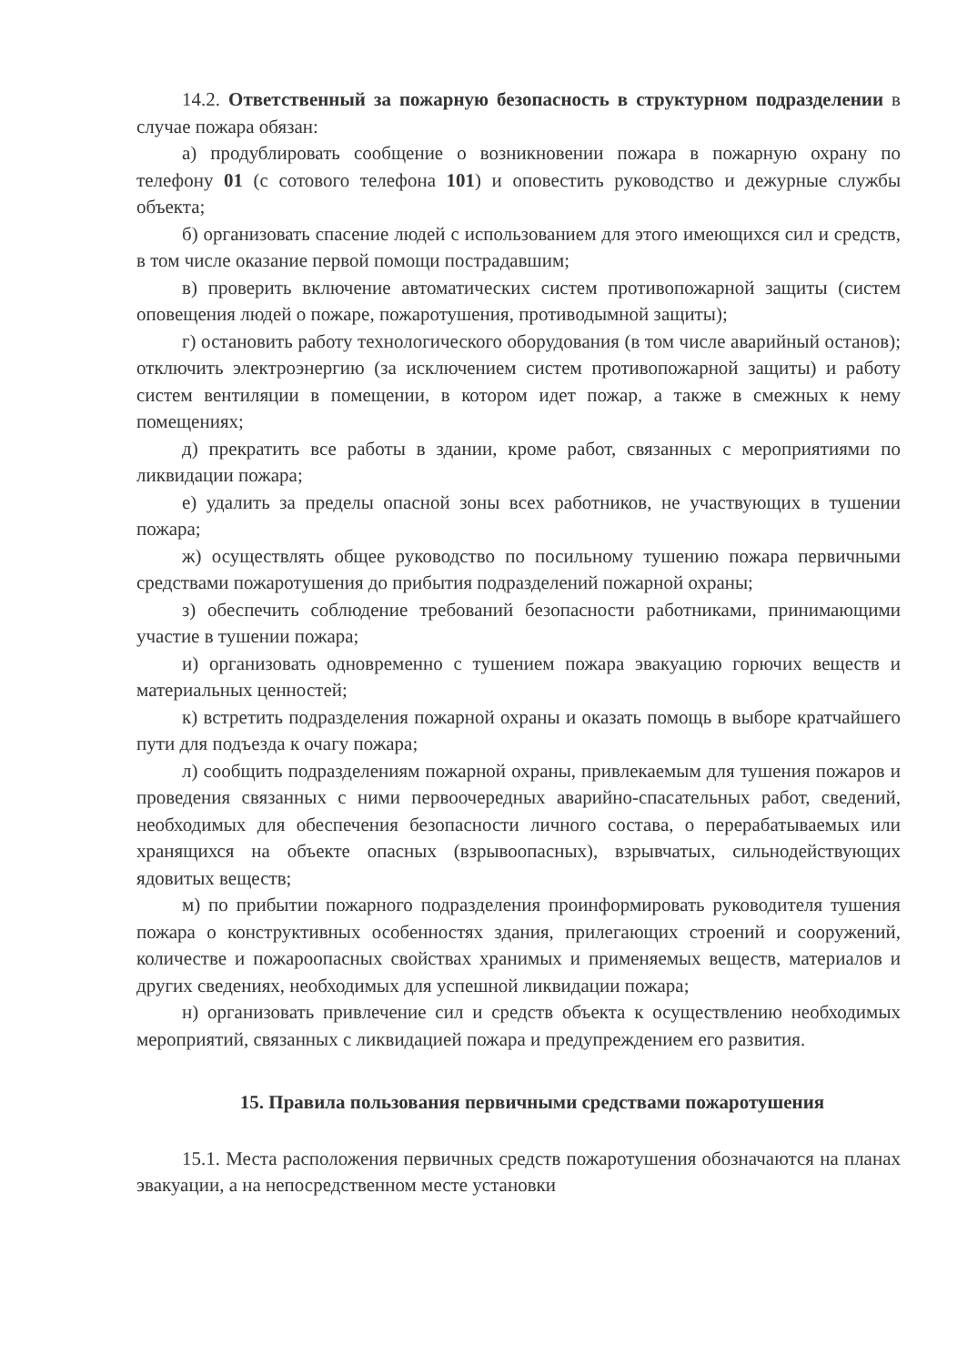14.2. Ответственный за пожарную безопасность в структурном подразделении в случае пожара обязан:
а) продублировать сообщение о возникновении пожара в пожарную охрану по телефону 01 (с сотового телефона 101) и оповестить руководство и дежурные службы объекта;
б) организовать спасение людей с использованием для этого имеющихся сил и средств, в том числе оказание первой помощи пострадавшим;
в) проверить включение автоматических систем противопожарной защиты (систем оповещения людей о пожаре, пожаротушения, противодымной защиты);
г) остановить работу технологического оборудования (в том числе аварийный останов); отключить электроэнергию (за исключением систем противопожарной защиты) и работу систем вентиляции в помещении, в котором идет пожар, а также в смежных к нему помещениях;
д) прекратить все работы в здании, кроме работ, связанных с мероприятиями по ликвидации пожара;
е) удалить за пределы опасной зоны всех работников, не участвующих в тушении пожара;
ж) осуществлять общее руководство по посильному тушению пожара первичными средствами пожаротушения до прибытия подразделений пожарной охраны;
з) обеспечить соблюдение требований безопасности работниками, принимающими участие в тушении пожара;
и) организовать одновременно с тушением пожара эвакуацию горючих веществ и материальных ценностей;
к) встретить подразделения пожарной охраны и оказать помощь в выборе кратчайшего пути для подъезда к очагу пожара;
л) сообщить подразделениям пожарной охраны, привлекаемым для тушения пожаров и проведения связанных с ними первоочередных аварийно-спасательных работ, сведений, необходимых для обеспечения безопасности личного состава, о перерабатываемых или хранящихся на объекте опасных (взрывоопасных), взрывчатых, сильнодействующих ядовитых веществ;
м) по прибытии пожарного подразделения проинформировать руководителя тушения пожара о конструктивных особенностях здания, прилегающих строений и сооружений, количестве и пожароопасных свойствах хранимых и применяемых веществ, материалов и других сведениях, необходимых для успешной ликвидации пожара;
н) организовать привлечение сил и средств объекта к осуществлению необходимых мероприятий, связанных с ликвидацией пожара и предупреждением его развития.
15. Правила пользования первичными средствами пожаротушения
15.1. Места расположения первичных средств пожаротушения обозначаются на планах эвакуации, а на непосредственном месте установки